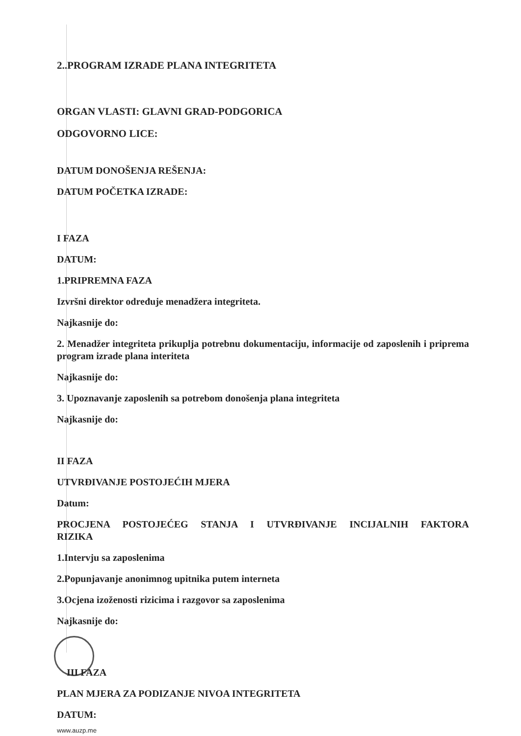2..PROGRAM IZRADE PLANA INTEGRITETA
ORGAN VLASTI: GLAVNI GRAD-PODGORICA
ODGOVORNO LICE:
DATUM DONOŠENJA REŠENJA:
DATUM POČETKA IZRADE:
I FAZA
DATUM:
1.PRIPREMNA FAZA
Izvršni direktor određuje menadžera integriteta.
Najkasnije do:
2. Menadžer integriteta prikuplja potrebnu dokumentaciju, informacije od zaposlenih i priprema program izrade plana interiteta
Najkasnije do:
3. Upoznavanje zaposlenih sa potrebom donošenja plana integriteta
Najkasnije do:
II FAZA
UTVRĐIVANJE POSTOJEĆIH MJERA
Datum:
PROCJENA POSTOJEĆEG STANJA I UTVRĐIVANJE INCIJALNIH FAKTORA RIZIKA
1.Intervju sa zaposlenima
2.Popunjavanje anonimnog upitnika putem interneta
3.Ocjena izoženosti rizicima i razgovor sa zaposlenima
Najkasnije do:
III FAZA
PLAN MJERA ZA PODIZANJE NIVOA INTEGRITETA
DATUM:
www.auzp.me